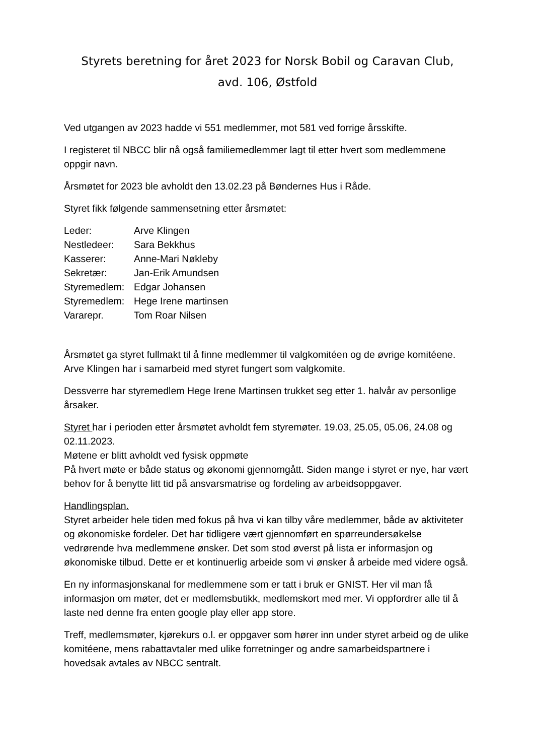Styrets beretning for året 2023 for Norsk Bobil og Caravan Club,
avd. 106, Østfold
Ved utgangen av 2023 hadde vi 551 medlemmer, mot 581 ved forrige årsskifte.
I registeret til NBCC blir nå også familiemedlemmer lagt til etter hvert som medlemmene oppgir navn.
Årsmøtet for 2023 ble avholdt den 13.02.23 på Bøndernes Hus i Råde.
Styret fikk følgende sammensetning etter årsmøtet:
| Leder: | Arve Klingen |
| Nestledeer: | Sara Bekkhus |
| Kasserer: | Anne-Mari Nøkleby |
| Sekretær: | Jan-Erik Amundsen |
| Styremedlem: | Edgar Johansen |
| Styremedlem: | Hege Irene martinsen |
| Vararepr. | Tom Roar Nilsen |
Årsmøtet ga styret fullmakt til å finne medlemmer til valgkomitéen og de øvrige komitéene. Arve Klingen har i samarbeid med styret fungert som valgkomite.
Dessverre har styremedlem Hege Irene Martinsen trukket seg etter 1. halvår av personlige årsaker.
Styret har i perioden etter årsmøtet avholdt fem styremøter. 19.03, 25.05, 05.06, 24.08 og 02.11.2023.
Møtene er blitt avholdt ved fysisk oppmøte
På hvert møte er både status og økonomi gjennomgått. Siden mange i styret er nye, har vært behov for å benytte litt tid på ansvarsmatrise og fordeling av arbeidsoppgaver.
Handlingsplan.
Styret arbeider hele tiden med fokus på hva vi kan tilby våre medlemmer, både av aktiviteter og økonomiske fordeler. Det har tidligere vært gjennomført en spørreundersøkelse vedrørende hva medlemmene ønsker. Det som stod øverst på lista er informasjon og økonomiske tilbud. Dette er et kontinuerlig arbeide som vi ønsker å arbeide med videre også.
En ny informasjonskanal for medlemmene som er tatt i bruk er GNIST. Her vil man få informasjon om møter, det er medlemsbutikk, medlemskort med mer. Vi oppfordrer alle til å laste ned denne fra enten google play eller app store.
Treff, medlemsmøter, kjørekurs o.l. er oppgaver som hører inn under styret arbeid og de ulike komitéene, mens rabattavtaler med ulike forretninger og andre samarbeidspartnere i hovedsak avtales av NBCC sentralt.